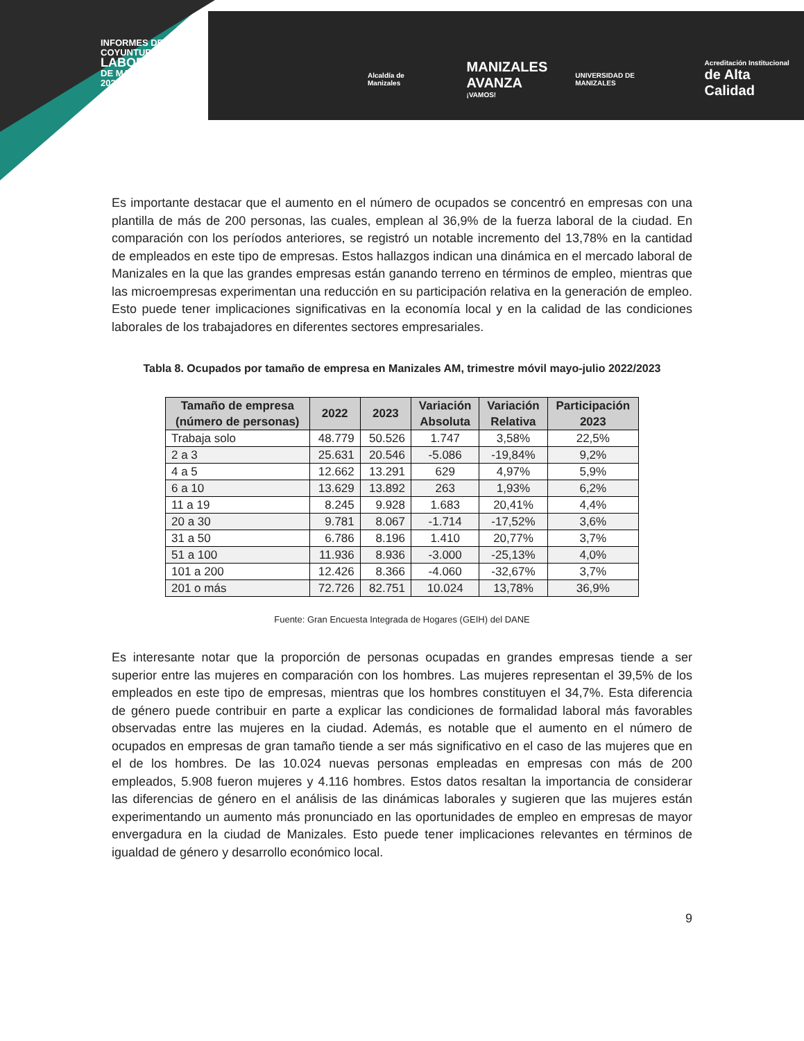INFORMES DE
COYUNTURA
LABORAL
DE MANIZALES
2023
Alcaldía de Manizales
MANIZALES
AVANZA
¡VAMOS!
UNIVERSIDAD DE MANIZALES
Acreditación Institucional
de Alta Calidad
Es importante destacar que el aumento en el número de ocupados se concentró en empresas con una plantilla de más de 200 personas, las cuales, emplean al 36,9% de la fuerza laboral de la ciudad. En comparación con los períodos anteriores, se registró un notable incremento del 13,78% en la cantidad de empleados en este tipo de empresas. Estos hallazgos indican una dinámica en el mercado laboral de Manizales en la que las grandes empresas están ganando terreno en términos de empleo, mientras que las microempresas experimentan una reducción en su participación relativa en la generación de empleo. Esto puede tener implicaciones significativas en la economía local y en la calidad de las condiciones laborales de los trabajadores en diferentes sectores empresariales.
Tabla 8. Ocupados por tamaño de empresa en Manizales AM, trimestre móvil mayo-julio 2022/2023
| Tamaño de empresa (número de personas) | 2022 | 2023 | Variación Absoluta | Variación Relativa | Participación 2023 |
| --- | --- | --- | --- | --- | --- |
| Trabaja solo | 48.779 | 50.526 | 1.747 | 3,58% | 22,5% |
| 2 a 3 | 25.631 | 20.546 | -5.086 | -19,84% | 9,2% |
| 4 a 5 | 12.662 | 13.291 | 629 | 4,97% | 5,9% |
| 6 a 10 | 13.629 | 13.892 | 263 | 1,93% | 6,2% |
| 11 a 19 | 8.245 | 9.928 | 1.683 | 20,41% | 4,4% |
| 20 a 30 | 9.781 | 8.067 | -1.714 | -17,52% | 3,6% |
| 31 a 50 | 6.786 | 8.196 | 1.410 | 20,77% | 3,7% |
| 51 a 100 | 11.936 | 8.936 | -3.000 | -25,13% | 4,0% |
| 101 a 200 | 12.426 | 8.366 | -4.060 | -32,67% | 3,7% |
| 201 o más | 72.726 | 82.751 | 10.024 | 13,78% | 36,9% |
Fuente: Gran Encuesta Integrada de Hogares (GEIH) del DANE
Es interesante notar que la proporción de personas ocupadas en grandes empresas tiende a ser superior entre las mujeres en comparación con los hombres. Las mujeres representan el 39,5% de los empleados en este tipo de empresas, mientras que los hombres constituyen el 34,7%. Esta diferencia de género puede contribuir en parte a explicar las condiciones de formalidad laboral más favorables observadas entre las mujeres en la ciudad. Además, es notable que el aumento en el número de ocupados en empresas de gran tamaño tiende a ser más significativo en el caso de las mujeres que en el de los hombres. De las 10.024 nuevas personas empleadas en empresas con más de 200 empleados, 5.908 fueron mujeres y 4.116 hombres. Estos datos resaltan la importancia de considerar las diferencias de género en el análisis de las dinámicas laborales y sugieren que las mujeres están experimentando un aumento más pronunciado en las oportunidades de empleo en empresas de mayor envergadura en la ciudad de Manizales. Esto puede tener implicaciones relevantes en términos de igualdad de género y desarrollo económico local.
9